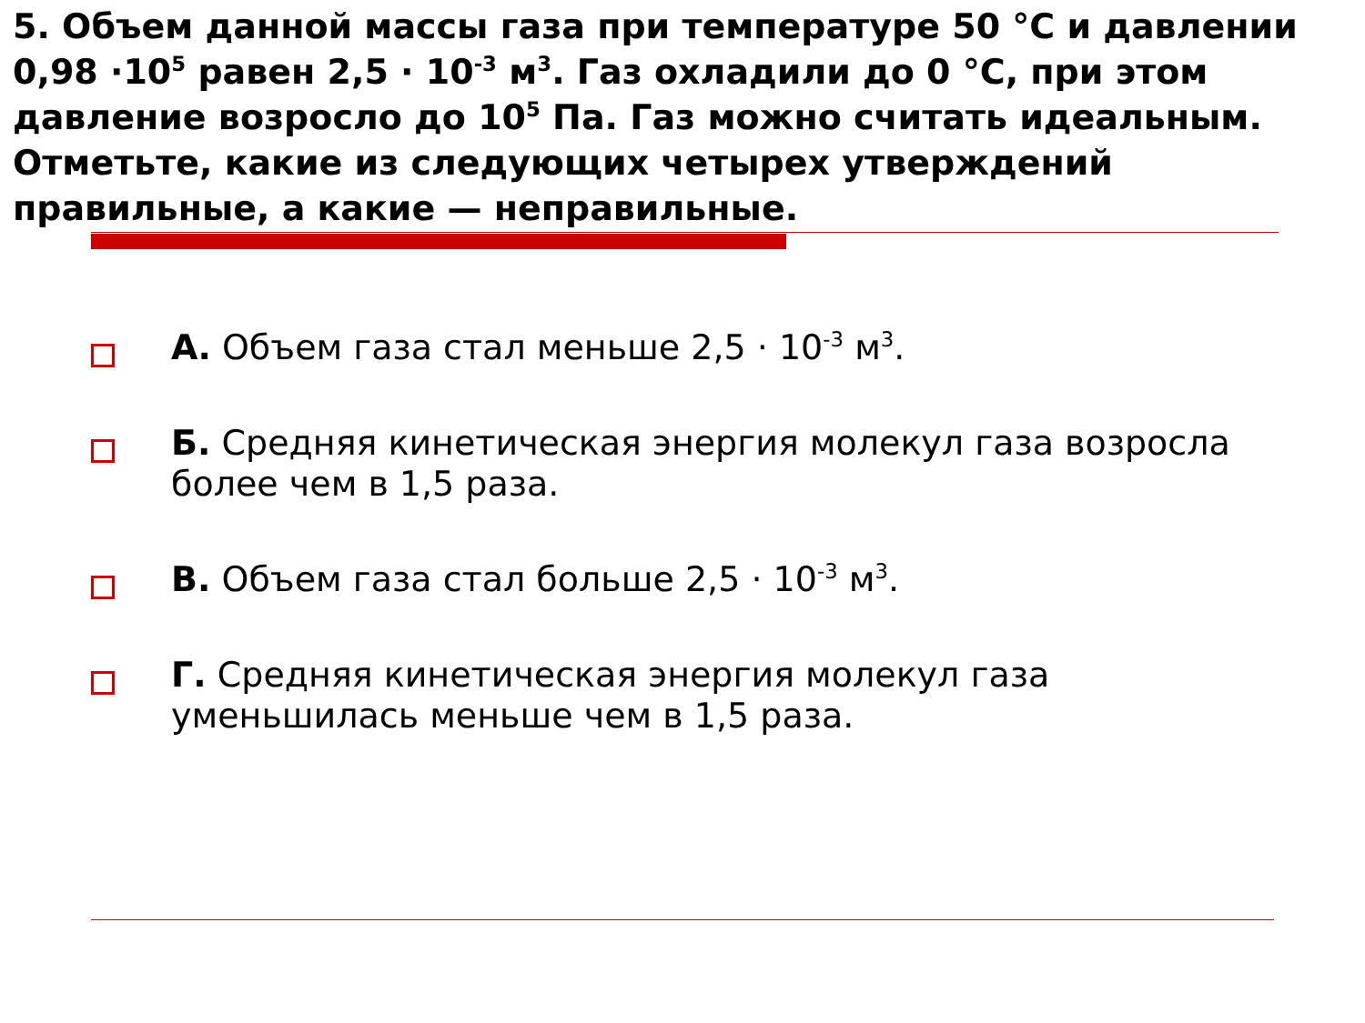5. Объем данной массы газа при температуре 50 °С и давлении 0,98 ·10<sup>5</sup> равен 2,5 · 10<sup>-3</sup> м<sup>3</sup>. Газ охладили до 0 °С, при этом давление возросло до 10<sup>5</sup> Па. Газ можно считать идеальным. Отметьте, какие из следующих четырех утверждений правильные, а какие — неправильные.
А. Объем газа стал меньше 2,5 · 10<sup>-3</sup> м<sup>3</sup>.
Б. Средняя кинетическая энергия молекул газа возросла более чем в 1,5 раза.
В. Объем газа стал больше 2,5 · 10<sup>-3</sup> м<sup>3</sup>.
Г. Средняя кинетическая энергия молекул газа уменьшилась меньше чем в 1,5 раза.